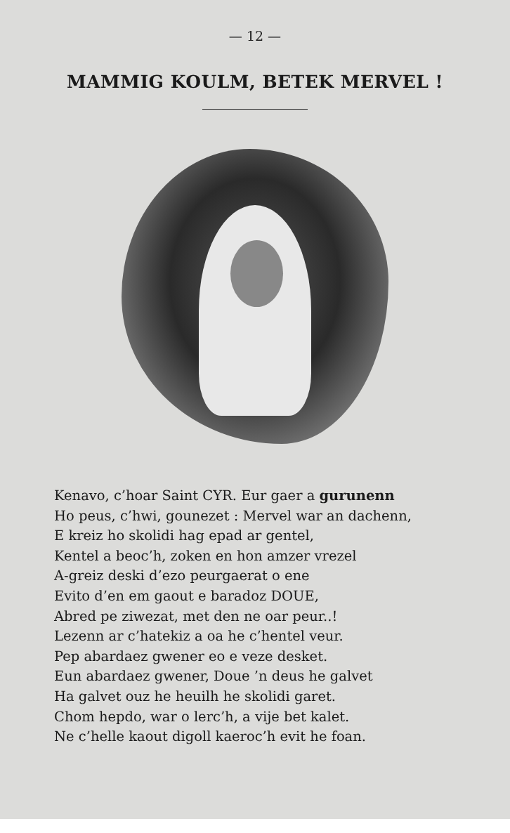— 12 —
MAMMIG KOULM, BETEK MERVEL !
Kenavo, c’hoar Saint CYR. Eur gaer a gurunenn
Ho peus, c’hwi, gounezet : Mervel war an dachenn,
E kreiz ho skolidi hag epad ar gentel,
Kentel a beoc’h, zoken en hon amzer vrezel
A-greiz deski d’ezo peurgaerat o ene
Evito d’en em gaout e baradoz DOUE,
Abred pe ziwezat, met den ne oar peur..!
Lezenn ar c’hatekiz a oa he c’hentel veur.
Pep abardaez gwener eo e veze desket.
Eun abardaez gwener, Doue ’n deus he galvet
Ha galvet ouz he heuilh he skolidi garet.
Chom hepdo, war o lerc’h, a vije bet kalet.
Ne c’helle kaout digoll kaeroc’h evit he foan.